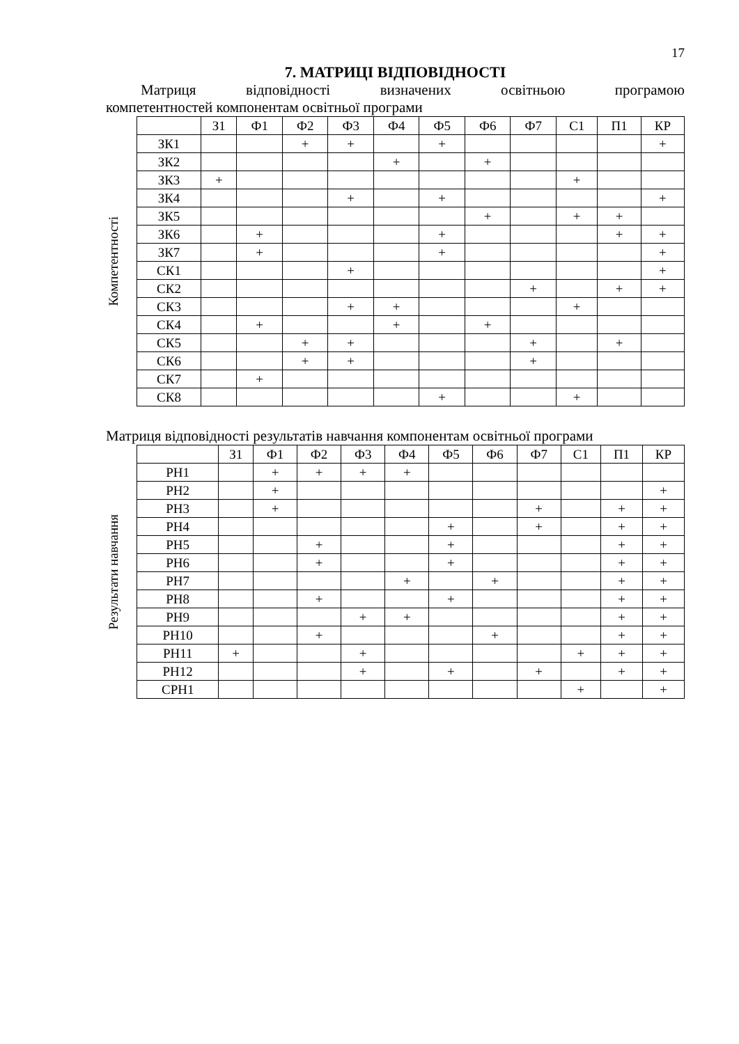17
7. МАТРИЦІ ВІДПОВІДНОСТІ
Матриця відповідності визначених освітньою програмою
компетентностей компонентам освітньої програми
Компетентності
| | З1 | Ф1 | Ф2 | Ф3 | Ф4 | Ф5 | Ф6 | Ф7 | С1 | П1 | КР |
| --- | --- | --- | --- | --- | --- | --- | --- | --- | --- | --- | --- |
| ЗК1 | | | + | + | | + | | | | | + |
| ЗК2 | | | | | + | | + | | | | |
| ЗК3 | + | | | | | | | | + | | |
| ЗК4 | | | | + | | + | | | | | + |
| ЗК5 | | | | | | | + | | + | + | |
| ЗК6 | | + | | | | + | | | | + | + |
| ЗК7 | | + | | | | + | | | | | + |
| СК1 | | | | + | | | | | | | + |
| СК2 | | | | | | | | + | | + | + |
| СК3 | | | | + | + | | | | + | | |
| СК4 | | + | | | + | | + | | | | |
| СК5 | | | + | + | | | | + | | + | |
| СК6 | | | + | + | | | | + | | | |
| СК7 | | + | | | | | | | | | |
| СК8 | | | | | | + | | | + | | |
Матриця відповідності результатів навчання компонентам освітньої програми
Результати навчання
| | З1 | Ф1 | Ф2 | Ф3 | Ф4 | Ф5 | Ф6 | Ф7 | С1 | П1 | КР |
| --- | --- | --- | --- | --- | --- | --- | --- | --- | --- | --- | --- |
| РН1 | | + | + | + | + | | | | | | |
| РН2 | | + | | | | | | | | | + |
| РН3 | | + | | | | | | + | | + | + |
| РН4 | | | | | | + | | + | | + | + |
| РН5 | | | + | | | + | | | | + | + |
| РН6 | | | + | | | + | | | | + | + |
| РН7 | | | | | + | | + | | | + | + |
| РН8 | | | + | | | + | | | | + | + |
| РН9 | | | | + | + | | | | | + | + |
| РН10 | | | + | | | | + | | | + | + |
| РН11 | + | | | + | | | | | + | + | + |
| РН12 | | | | + | | + | | + | | + | + |
| СРН1 | | | | | | | | | + | | + |